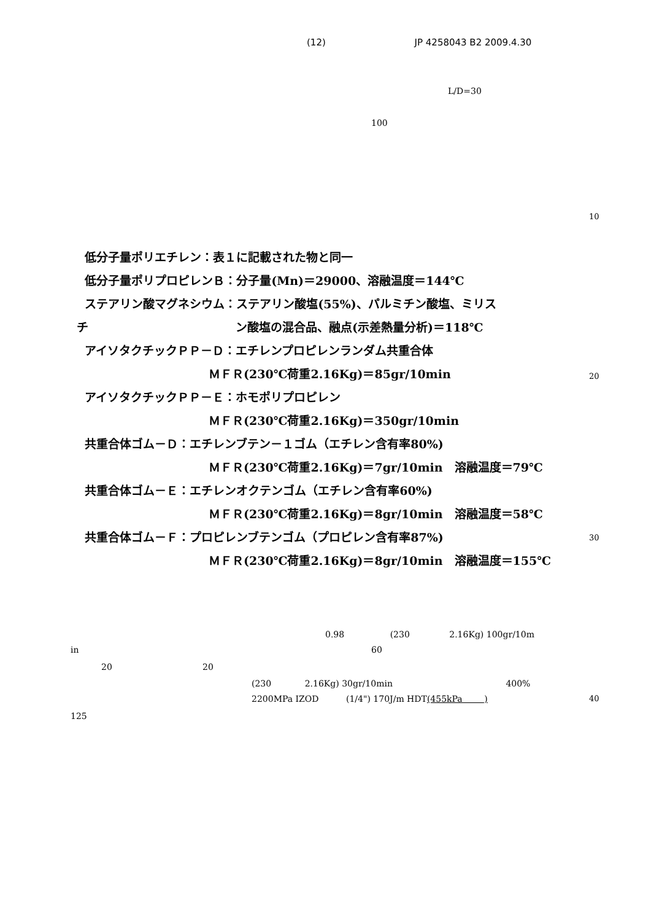(12) JP 4258043 B2 2009.4.30
L/D=30
100
10
低分子量ポリエチレン：表１に記載された物と同一
低分子量ポリプロピレンＢ：分子量(Mn)＝29000、溶融温度＝144℃
ステアリン酸マグネシウム：ステアリン酸塩(55%)、パルミチン酸塩、ミリス
チ ン酸塩の混合品、融点(示差熱量分析)＝118℃
アイソタクチックＰＰ－Ｄ：エチレンプロピレンランダム共重合体
ＭＦＲ(230℃荷重2.16Kg)＝85gr/10min
アイソタクチックＰＰ－Ｅ：ホモポリプロピレン
ＭＦＲ(230℃荷重2.16Kg)＝350gr/10min
共重合体ゴム－Ｄ：エチレンブテン－１ゴム（エチレン含有率80%)
ＭＦＲ(230℃荷重2.16Kg)＝7gr/10min　溶融温度＝79℃
共重合体ゴム－Ｅ：エチレンオクテンゴム（エチレン含有率60%)
ＭＦＲ(230℃荷重2.16Kg)＝8gr/10min　溶融温度＝58℃
共重合体ゴム－Ｆ：プロピレンブテンゴム（プロピレン含有率87%)
ＭＦＲ(230℃荷重2.16Kg)＝8gr/10min　溶融温度＝155℃
20
30
0.98 (230 2.16Kg) 100gr/10m
in 60
20 20
(230 2.16Kg) 30gr/10min 400%
2200MPa IZOD (1/4") 170J/m HDT(455kPa )
40
125